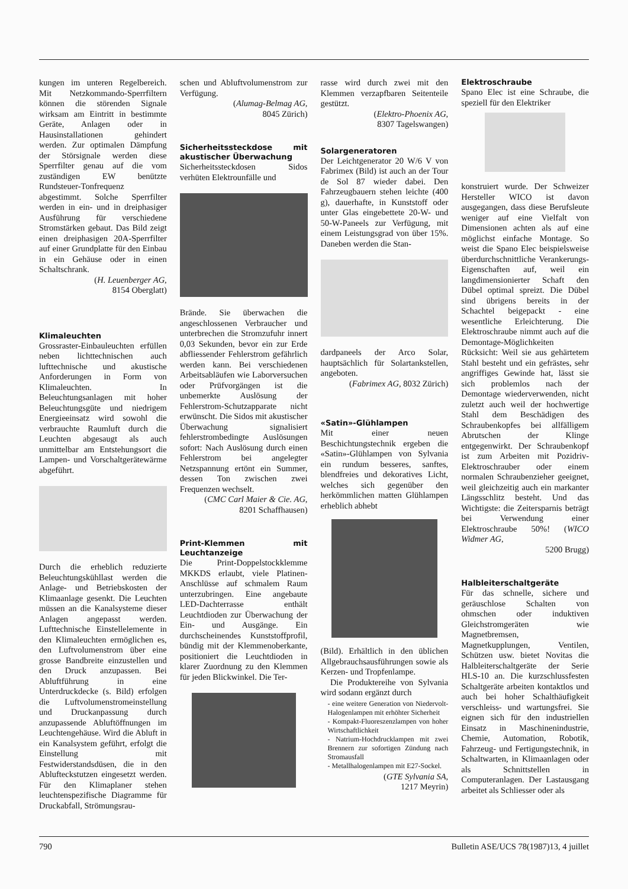kungen im unteren Regelbereich. Mit Netzkommando-Sperrfiltern können die störenden Signale wirksam am Eintritt in bestimmte Geräte, Anlagen oder in Hausinstallationen gehindert werden. Zur optimalen Dämpfung der Störsignale werden diese Sperrfilter genau auf die vom zuständigen EW benützte Rundsteuer-Tonfrequenz abgestimmt. Solche Sperrfilter werden in ein- und in dreiphasiger Ausführung für verschiedene Stromstärken gebaut. Das Bild zeigt einen dreiphasigen 20A-Sperrfilter auf einer Grundplatte für den Einbau in ein Gehäuse oder in einen Schaltschrank.
(H. Leuenberger AG,
8154 Oberglatt)
Klimaleuchten
Grossraster-Einbauleuchten erfüllen neben lichttechnischen auch lufttechnische und akustische Anforderungen in Form von Klimaleuchten. In Beleuchtungsanlagen mit hoher Beleuchtungsgüte und niedrigem Energieeinsatz wird sowohl die verbrauchte Raumluft durch die Leuchten abgesaugt als auch unmittelbar am Entstehungsort die Lampen- und Vorschaltgerätewärme abgeführt.
Durch die erheblich reduzierte Beleuchtungskühllast werden die Anlage- und Betriebskosten der Klimaanlage gesenkt. Die Leuchten müssen an die Kanalsysteme dieser Anlagen angepasst werden. Lufttechnische Einstellelemente in den Klimaleuchten ermöglichen es, den Luftvolumenstrom über eine grosse Bandbreite einzustellen und den Druck anzupassen. Bei Abluftführung in eine Unterdruckdecke (s. Bild) erfolgen die Luftvolumenstromeinstellung und Druckanpassung durch anzupassende Abluftöffnungen im Leuchtengehäuse. Wird die Abluft in ein Kanalsystem geführt, erfolgt die Einstellung mit Festwiderstandsdüsen, die in den Ablufteckstutzen eingesetzt werden. Für den Klimaplaner stehen leuchtenspezifische Diagramme für Druckabfall, Strömungsrau-
schen und Abluftvolumenstrom zur Verfügung.
(Alumag-Belmag AG,
8045 Zürich)
Sicherheitssteckdose mit akustischer Überwachung
Sicherheitssteckdosen Sidos verhüten Elektrounfälle und
Brände. Sie überwachen die angeschlossenen Verbraucher und unterbrechen die Stromzufuhr innert 0,03 Sekunden, bevor ein zur Erde abfliessender Fehlerstrom gefährlich werden kann. Bei verschiedenen Arbeitsabläufen wie Laborversuchen oder Prüfvorgängen ist die unbemerkte Auslösung der Fehlerstrom-Schutzapparate nicht erwünscht. Die Sidos mit akustischer Überwachung signalisiert fehlerstrombedingte Auslösungen sofort: Nach Auslösung durch einen Fehlerstrom bei angelegter Netzspannung ertönt ein Summer, dessen Ton zwischen zwei Frequenzen wechselt.
(CMC Carl Maier & Cie. AG,
8201 Schaffhausen)
Print-Klemmen mit Leuchtanzeige
Die Print-Doppelstockklemme MKKDS erlaubt, viele Platinen-Anschlüsse auf schmalem Raum unterzubringen. Eine angebaute LED-Dachterrasse enthält Leuchtdioden zur Überwachung der Ein- und Ausgänge. Ein durchscheinendes Kunststoffprofil, bündig mit der Klemmenoberkante, positioniert die Leuchtdioden in klarer Zuordnung zu den Klemmen für jeden Blickwinkel. Die Ter-
rasse wird durch zwei mit den Klemmen verzapfbaren Seitenteile gestützt.
(Elektro-Phoenix AG,
8307 Tagelswangen)
Solargeneratoren
Der Leichtgenerator 20 W/6 V von Fabrimex (Bild) ist auch an der Tour de Sol 87 wieder dabei. Den Fahrzeugbauern stehen leichte (400 g), dauerhafte, in Kunststoff oder unter Glas eingebettete 20-W- und 50-W-Paneels zur Verfügung, mit einem Leistungsgrad von über 15%. Daneben werden die Stan-
dardpaneels der Arco Solar, hauptsächlich für Solartankstellen, angeboten.
(Fabrimex AG, 8032 Zürich)
«Satin»-Glühlampen
Mit einer neuen Beschichtungstechnik ergeben die «Satin»-Glühlampen von Sylvania ein rundum besseres, sanftes, blendfreies und dekoratives Licht, welches sich gegenüber den herkömmlichen matten Glühlampen erheblich abhebt
(Bild). Erhältlich in den üblichen Allgebrauchsausführungen sowie als Kerzen- und Tropfenlampe.
Die Produktereihe von Sylvania wird sodann ergänzt durch
- eine weitere Generation von Niedervolt-Halogenlampen mit erhöhter Sicherheit
- Kompakt-Fluoreszenzlampen von hoher Wirtschaftlichkeit
- Natrium-Hochdrucklampen mit zwei Brennern zur sofortigen Zündung nach Stromausfall
- Metallhalogenlampen mit E27-Sockel.
(GTE Sylvania SA,
1217 Meyrin)
Elektroschraube
Spano Elec ist eine Schraube, die speziell für den Elektriker
konstruiert wurde. Der Schweizer Hersteller WICO ist davon ausgegangen, dass diese Berufsleute weniger auf eine Vielfalt von Dimensionen achten als auf eine möglichst einfache Montage. So weist die Spano Elec beispielsweise überdurchschnittliche Verankerungs-Eigenschaften auf, weil ein langdimensionierter Schaft den Dübel optimal spreizt. Die Dübel sind übrigens bereits in der Schachtel beigepackt - eine wesentliche Erleichterung. Die Elektroschraube nimmt auch auf die Demontage-Möglichkeiten Rücksicht: Weil sie aus gehärtetem Stahl besteht und ein gefrästes, sehr angriffiges Gewinde hat, lässt sie sich problemlos nach der Demontage wiederverwenden, nicht zuletzt auch weil der hochwertige Stahl dem Beschädigen des Schraubenkopfes bei allfälligem Abrutschen der Klinge entgegenwirkt. Der Schraubenkopf ist zum Arbeiten mit Pozidriv-Elektroschrauber oder einem normalen Schraubenzieher geeignet, weil gleichzeitig auch ein markanter Längsschlitz besteht. Und das Wichtigste: die Zeitersparnis beträgt bei Verwendung einer Elektroschraube 50%! (WICO Widmer AG,
5200 Brugg)
Halbleiterschaltgeräte
Für das schnelle, sichere und geräuschlose Schalten von ohmschen oder induktiven Gleichstromgeräten wie Magnetbremsen, Magnetkupplungen, Ventilen, Schützen usw. bietet Novitas die Halbleiterschaltgeräte der Serie HLS-10 an. Die kurzschlussfesten Schaltgeräte arbeiten kontaktlos und auch bei hoher Schalthäufigkeit verschleiss- und wartungsfrei. Sie eignen sich für den industriellen Einsatz in Maschinenindustrie, Chemie, Automation, Robotik, Fahrzeug- und Fertigungstechnik, in Schaltwarten, in Klimaanlagen oder als Schnittstellen in Computeranlagen. Der Lastausgang arbeitet als Schliesser oder als
790 Bulletin ASE/UCS 78(1987)13, 4 juillet